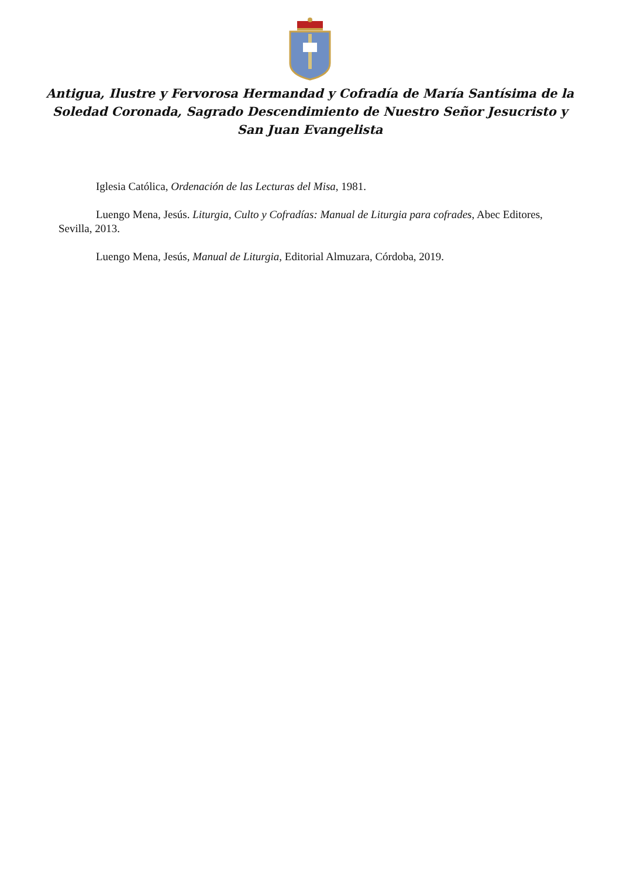Antigua, Ilustre y Fervorosa Hermandad y Cofradía de María Santísima de la
Soledad Coronada, Sagrado Descendimiento de Nuestro Señor Jesucristo y
San Juan Evangelista
Iglesia Católica, Ordenación de las Lecturas del Misa, 1981.
Luengo Mena, Jesús. Liturgia, Culto y Cofradías: Manual de Liturgia para cofrades, Abec Editores, Sevilla, 2013.
Luengo Mena, Jesús, Manual de Liturgia, Editorial Almuzara, Córdoba, 2019.